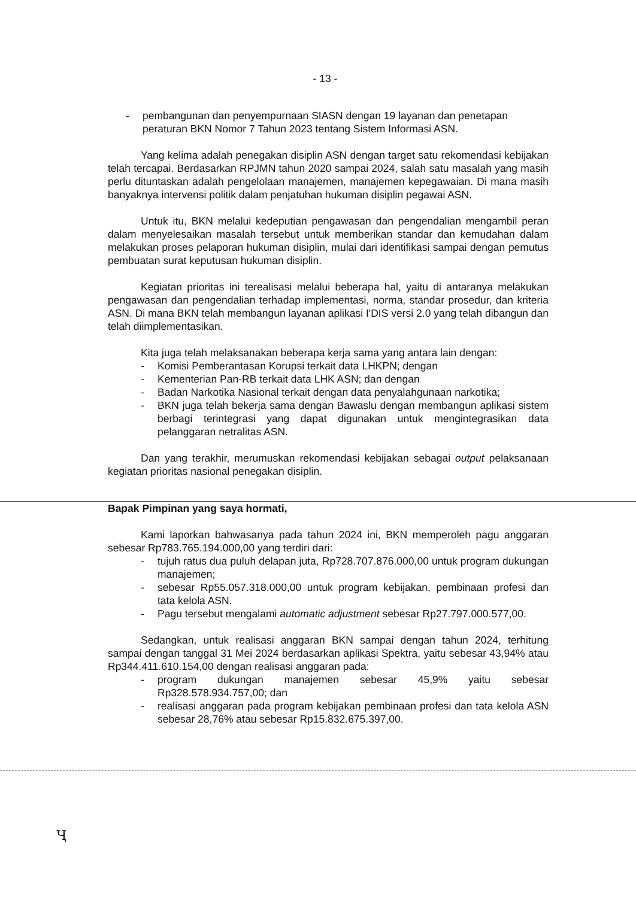- 13 -
- pembangunan dan penyempurnaan SIASN dengan 19 layanan dan penetapan peraturan BKN Nomor 7 Tahun 2023 tentang Sistem Informasi ASN.
Yang kelima adalah penegakan disiplin ASN dengan target satu rekomendasi kebijakan telah tercapai. Berdasarkan RPJMN tahun 2020 sampai 2024, salah satu masalah yang masih perlu dituntaskan adalah pengelolaan manajemen, manajemen kepegawaian. Di mana masih banyaknya intervensi politik dalam penjatuhan hukuman disiplin pegawai ASN.
Untuk itu, BKN melalui kedeputian pengawasan dan pengendalian mengambil peran dalam menyelesaikan masalah tersebut untuk memberikan standar dan kemudahan dalam melakukan proses pelaporan hukuman disiplin, mulai dari identifikasi sampai dengan pemutus pembuatan surat keputusan hukuman disiplin.
Kegiatan prioritas ini terealisasi melalui beberapa hal, yaitu di antaranya melakukan pengawasan dan pengendalian terhadap implementasi, norma, standar prosedur, dan kriteria ASN. Di mana BKN telah membangun layanan aplikasi I'DIS versi 2.0 yang telah dibangun dan telah diimplementasikan.
Kita juga telah melaksanakan beberapa kerja sama yang antara lain dengan:
- Komisi Pemberantasan Korupsi terkait data LHKPN; dengan
- Kementerian Pan-RB terkait data LHK ASN; dan dengan
- Badan Narkotika Nasional terkait dengan data penyalahgunaan narkotika;
- BKN juga telah bekerja sama dengan Bawaslu dengan membangun aplikasi sistem berbagi terintegrasi yang dapat digunakan untuk mengintegrasikan data pelanggaran netralitas ASN.
Dan yang terakhir, merumuskan rekomendasi kebijakan sebagai output pelaksanaan kegiatan prioritas nasional penegakan disiplin.
Bapak Pimpinan yang saya hormati,
Kami laporkan bahwasanya pada tahun 2024 ini, BKN memperoleh pagu anggaran sebesar Rp783.765.194.000,00 yang terdiri dari:
- tujuh ratus dua puluh delapan juta, Rp728.707.876.000,00 untuk program dukungan manajemen;
- sebesar Rp55.057.318.000,00 untuk program kebijakan, pembinaan profesi dan tata kelola ASN.
- Pagu tersebut mengalami automatic adjustment sebesar Rp27.797.000.577,00.
Sedangkan, untuk realisasi anggaran BKN sampai dengan tahun 2024, terhitung sampai dengan tanggal 31 Mei 2024 berdasarkan aplikasi Spektra, yaitu sebesar 43,94% atau Rp344.411.610.154,00 dengan realisasi anggaran pada:
- program dukungan manajemen sebesar 45,9% yaitu sebesar Rp328.578.934.757,00; dan
- realisasi anggaran pada program kebijakan pembinaan profesi dan tata kelola ASN sebesar 28,76% atau sebesar Rp15.832.675.397,00.
Ҷ